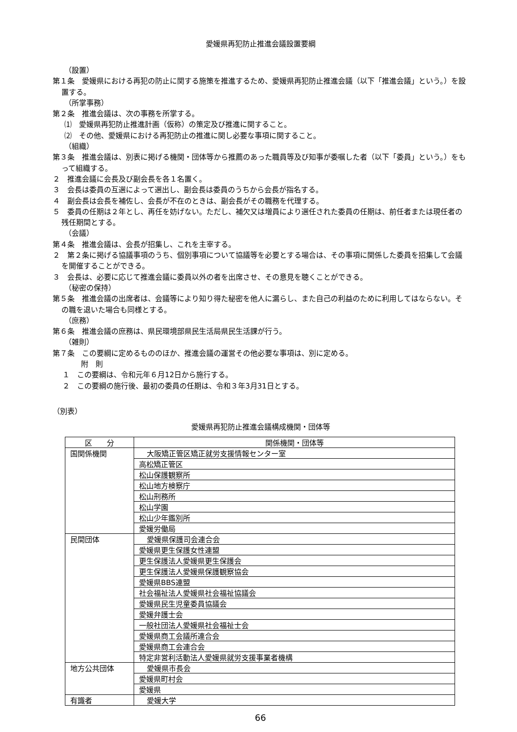愛媛県再犯防止推進会議設置要綱
（設置）
第１条　愛媛県における再犯の防止に関する施策を推進するため、愛媛県再犯防止推進会議（以下「推進会議」という。）を設置する。
（所掌事務）
第２条　推進会議は、次の事務を所掌する。
⑴　愛媛県再犯防止推進計画（仮称）の策定及び推進に関すること。
⑵　その他、愛媛県における再犯防止の推進に関し必要な事項に関すること。
（組織）
第３条　推進会議は、別表に掲げる機関・団体等から推薦のあった職員等及び知事が委嘱した者（以下「委員」という。）をもって組織する。
２　推進会議に会長及び副会長を各１名置く。
３　会長は委員の互選によって選出し、副会長は委員のうちから会長が指名する。
４　副会長は会長を補佐し、会長が不在のときは、副会長がその職務を代理する。
５　委員の任期は２年とし、再任を妨げない。ただし、補欠又は増員により選任された委員の任期は、前任者または現任者の残任期間とする。
（会議）
第４条　推進会議は、会長が招集し、これを主宰する。
２　第２条に掲げる協議事項のうち、個別事項について協議等を必要とする場合は、その事項に関係した委員を招集して会議を開催することができる。
３　会長は、必要に応じて推進会議に委員以外の者を出席させ、その意見を聴くことができる。
（秘密の保持）
第５条　推進会議の出席者は、会議等により知り得た秘密を他人に漏らし、また自己の利益のために利用してはならない。その職を退いた場合も同様とする。
（庶務）
第６条　推進会議の庶務は、県民環境部県民生活局県民生活課が行う。
（雑則）
第７条　この要綱に定めるもののほか、推進会議の運営その他必要な事項は、別に定める。
附　則
１　この要綱は、令和元年６月12日から施行する。
２　この要綱の施行後、最初の委員の任期は、令和３年3月31日とする。
（別表）
愛媛県再犯防止推進会議構成機関・団体等
| 区 分 | 関係機関・団体等 |
| --- | --- |
| 国関係機関 | 大阪矯正管区矯正就労支援情報センター室 |
| | 高松矯正管区 |
| | 松山保護観察所 |
| | 松山地方検察庁 |
| | 松山刑務所 |
| | 松山学園 |
| | 松山少年鑑別所 |
| | 愛媛労働局 |
| 民間団体 | 愛媛県保護司会連合会 |
| | 愛媛県更生保護女性連盟 |
| | 更生保護法人愛媛県更生保護会 |
| | 更生保護法人愛媛県保護観察協会 |
| | 愛媛県BBS連盟 |
| | 社会福祉法人愛媛県社会福祉協議会 |
| | 愛媛県民生児童委員協議会 |
| | 愛媛弁護士会 |
| | 一般社団法人愛媛県社会福祉士会 |
| | 愛媛県商工会議所連合会 |
| | 愛媛県商工会連合会 |
| | 特定非営利活動法人愛媛県就労支援事業者機構 |
| 地方公共団体 | 愛媛県市長会 |
| | 愛媛県町村会 |
| | 愛媛県 |
| 有識者 | 愛媛大学 |
66